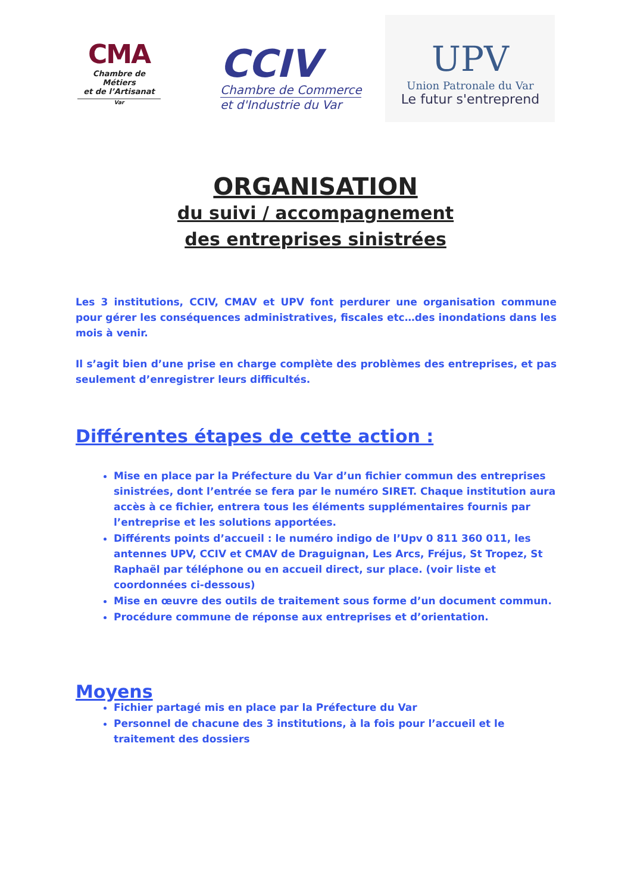CMA
Chambre de Métiers
et de l’Artisanat
Var
CCIV
Chambre de Commerce
et d'Industrie du Var
UPV
Union Patronale du Var
Le futur s'entreprend
ORGANISATION
du suivi / accompagnement
des entreprises sinistrées
Les 3 institutions, CCIV, CMAV et UPV font perdurer une organisation commune pour gérer les conséquences administratives, fiscales etc…des inondations dans les mois à venir.
Il s’agit bien d’une prise en charge complète des problèmes des entreprises, et pas seulement d’enregistrer leurs difficultés.
Différentes étapes de cette action :
Mise en place par la Préfecture du Var d’un fichier commun des entreprises sinistrées, dont l’entrée se fera par le numéro SIRET. Chaque institution aura accès à ce fichier, entrera tous les éléments supplémentaires fournis par l’entreprise et les solutions apportées.
Différents points d’accueil : le numéro indigo de l’Upv 0 811 360 011, les antennes UPV, CCIV et CMAV de Draguignan, Les Arcs, Fréjus, St Tropez, St Raphaël par téléphone ou en accueil direct, sur place. (voir liste et coordonnées ci-dessous)
Mise en œuvre des outils de traitement sous forme d’un document commun.
Procédure commune de réponse aux entreprises et d’orientation.
Moyens
Fichier partagé mis en place par la Préfecture du Var
Personnel de chacune des 3 institutions, à la fois pour l’accueil et le traitement des dossiers